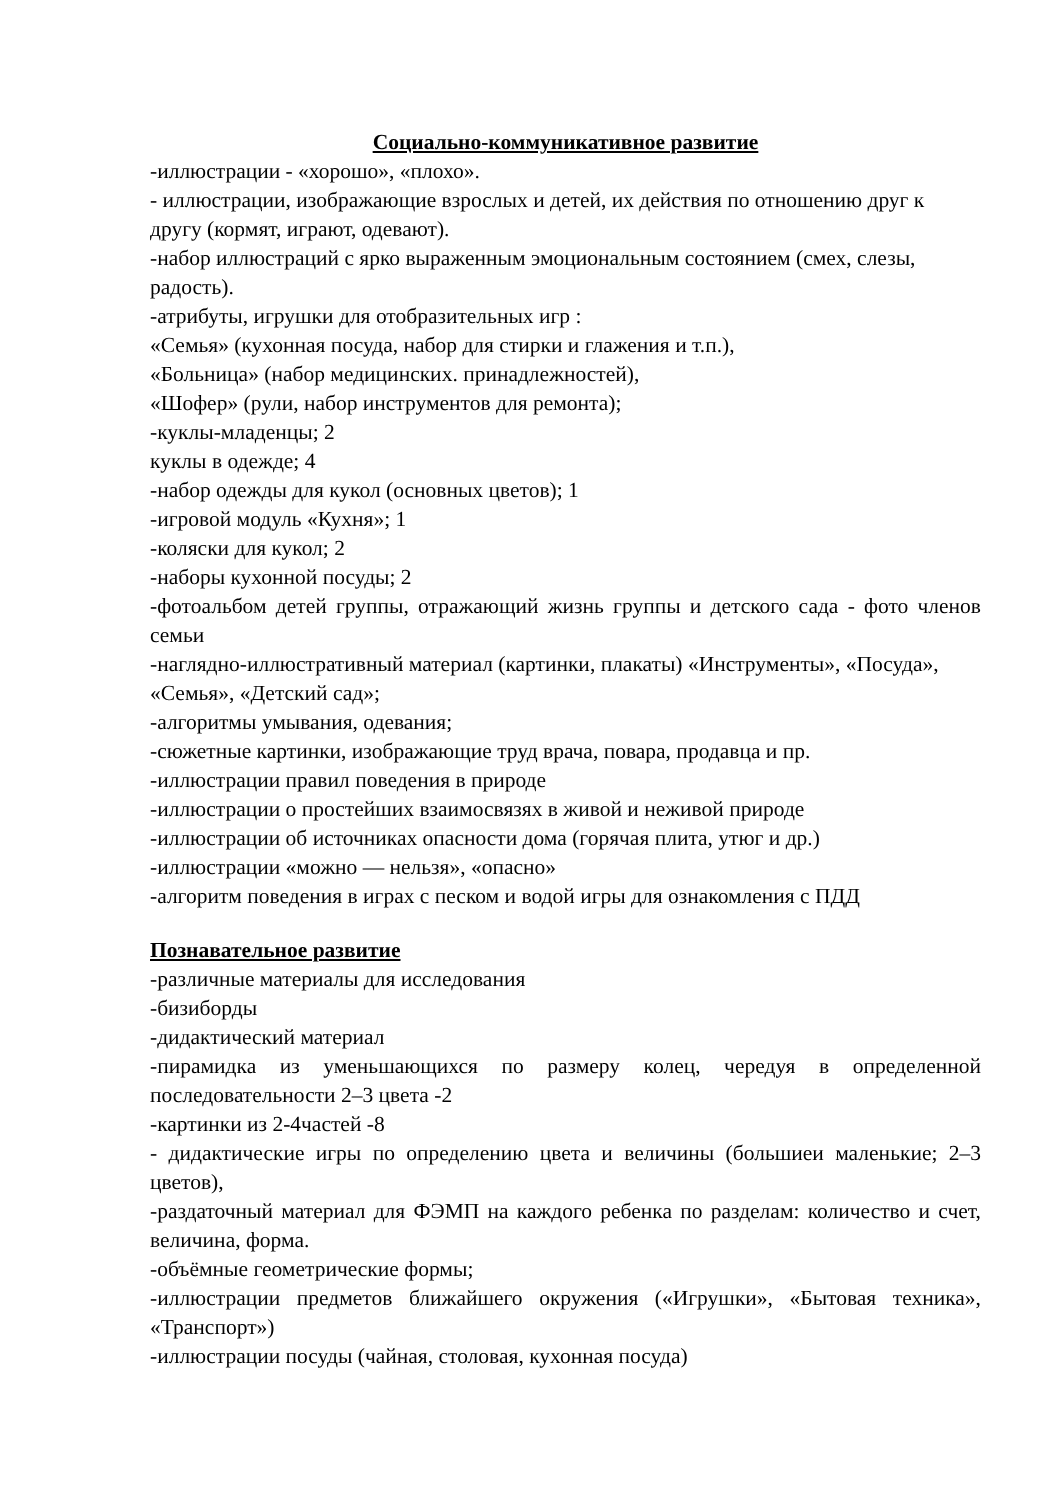Социально-коммуникативное развитие
-иллюстрации - «хорошо», «плохо».
- иллюстрации, изображающие взрослых и детей, их действия по отношению друг к другу (кормят, играют, одевают).
-набор иллюстраций с ярко выраженным эмоциональным состоянием (смех, слезы, радость).
-атрибуты, игрушки для отобразительных игр :
«Семья» (кухонная посуда, набор для стирки и глажения и т.п.),
«Больница» (набор медицинских. принадлежностей),
«Шофер» (рули, набор инструментов для ремонта);
-куклы-младенцы; 2
куклы в одежде; 4
-набор одежды для кукол (основных цветов); 1
-игровой модуль «Кухня»; 1
-коляски для кукол; 2
-наборы кухонной посуды; 2
-фотоальбом детей группы, отражающий жизнь группы и детского сада - фото членов семьи
-наглядно-иллюстративный материал (картинки, плакаты) «Инструменты», «Посуда», «Семья», «Детский сад»;
-алгоритмы умывания, одевания;
-сюжетные картинки, изображающие труд врача, повара, продавца и пр.
-иллюстрации правил поведения в природе
-иллюстрации о простейших взаимосвязях в живой и неживой природе
-иллюстрации об источниках опасности дома (горячая плита, утюг и др.)
-иллюстрации «можно — нельзя», «опасно»
-алгоритм поведения в играх с песком и водой игры для ознакомления с ПДД
Познавательное развитие
-различные материалы для исследования
-бизиборды
-дидактический материал
-пирамидка из уменьшающихся по размеру колец, чередуя в определенной последовательности 2–3 цвета -2
-картинки из 2-4частей -8
- дидактические игры по определению цвета и величины (большиеи маленькие; 2–3 цветов),
-раздаточный материал для ФЭМП на каждого ребенка по разделам: количество и счет, величина, форма.
-объёмные геометрические формы;
-иллюстрации предметов ближайшего окружения («Игрушки», «Бытовая техника», «Транспорт»)
-иллюстрации посуды (чайная, столовая, кухонная посуда)